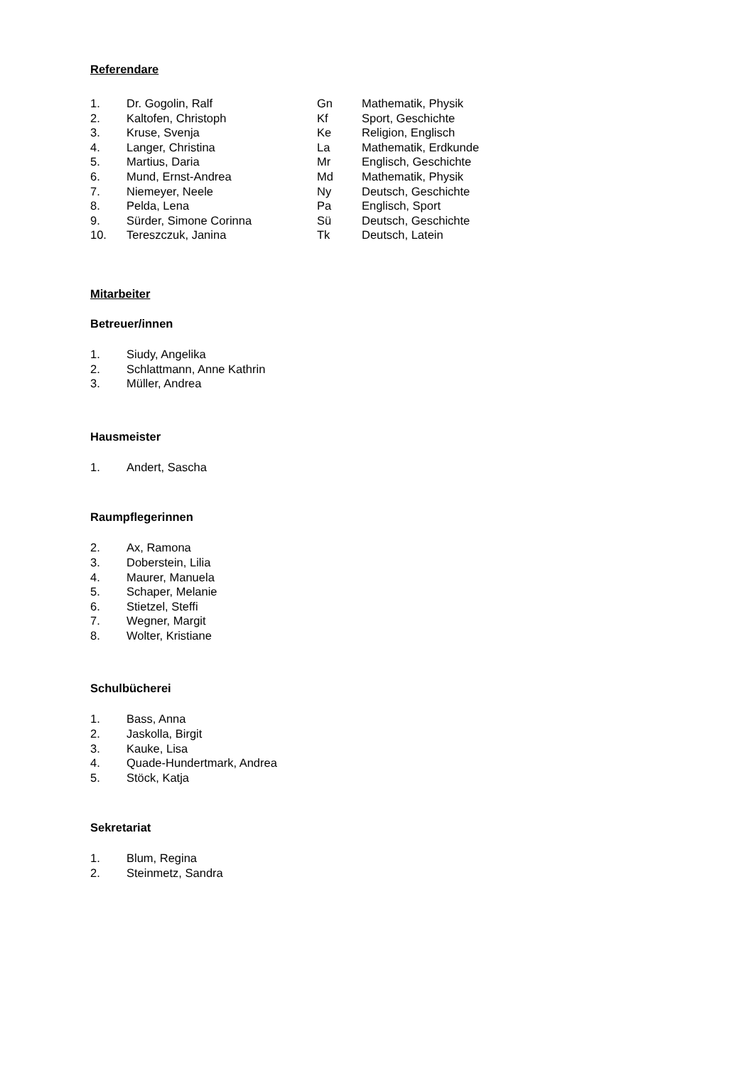Referendare
| 1. | Dr. Gogolin, Ralf | Gn | Mathematik, Physik |
| 2. | Kaltofen, Christoph | Kf | Sport, Geschichte |
| 3. | Kruse, Svenja | Ke | Religion, Englisch |
| 4. | Langer, Christina | La | Mathematik, Erdkunde |
| 5. | Martius, Daria | Mr | Englisch, Geschichte |
| 6. | Mund, Ernst-Andrea | Md | Mathematik, Physik |
| 7. | Niemeyer, Neele | Ny | Deutsch, Geschichte |
| 8. | Pelda, Lena | Pa | Englisch, Sport |
| 9. | Sürder, Simone Corinna | Sü | Deutsch, Geschichte |
| 10. | Tereszczuk, Janina | Tk | Deutsch, Latein |
Mitarbeiter
Betreuer/innen
| 1. | Siudy, Angelika |
| 2. | Schlattmann, Anne Kathrin |
| 3. | Müller, Andrea |
Hausmeister
| 1. | Andert, Sascha |
Raumpflegerinnen
| 2. | Ax, Ramona |
| 3. | Doberstein, Lilia |
| 4. | Maurer, Manuela |
| 5. | Schaper, Melanie |
| 6. | Stietzel, Steffi |
| 7. | Wegner, Margit |
| 8. | Wolter, Kristiane |
Schulbücherei
| 1. | Bass, Anna |
| 2. | Jaskolla, Birgit |
| 3. | Kauke, Lisa |
| 4. | Quade-Hundertmark, Andrea |
| 5. | Stöck, Katja |
Sekretariat
| 1. | Blum, Regina |
| 2. | Steinmetz, Sandra |